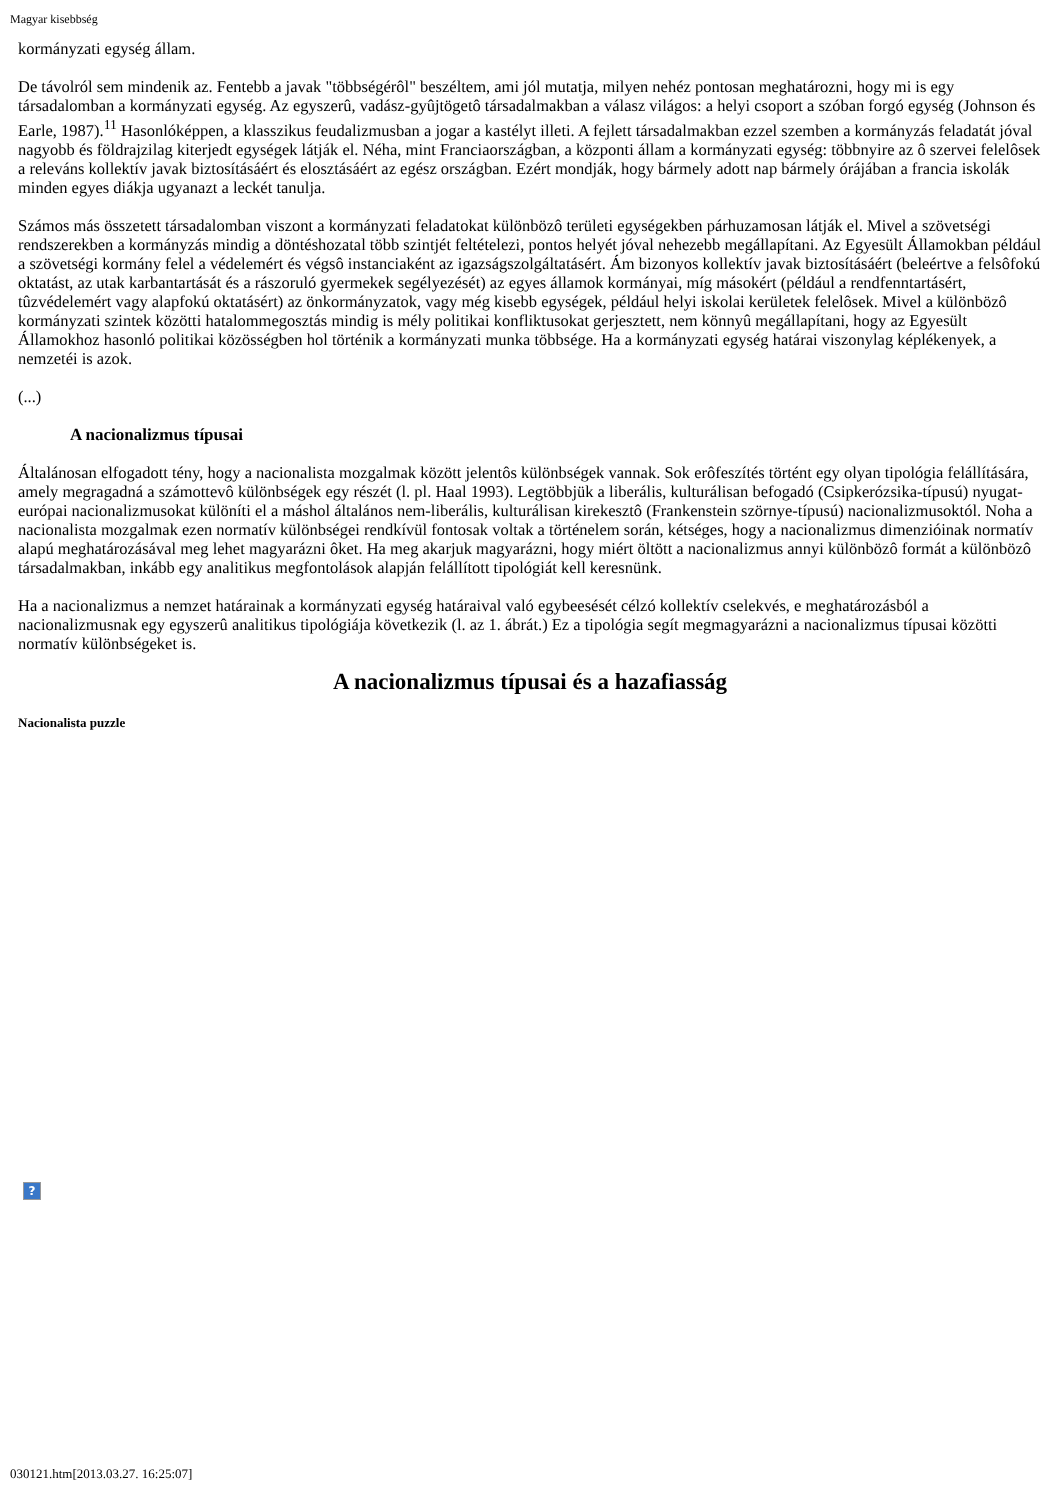Magyar kisebbség
kormányzati egység állam.
De távolról sem mindenik az. Fentebb a javak "többségérôl" beszéltem, ami jól mutatja, milyen nehéz pontosan meghatározni, hogy mi is egy társadalomban a kormányzati egység. Az egyszerû, vadász-gyûjtögetô társadalmakban a válasz világos: a helyi csoport a szóban forgó egység (Johnson és Earle, 1987).<sup>11</sup> Hasonlóképpen, a klasszikus feudalizmusban a jogar a kastélyt illeti. A fejlett társadalmakban ezzel szemben a kormányzás feladatát jóval nagyobb és földrajzilag kiterjedt egységek látják el. Néha, mint Franciaországban, a központi állam a kormányzati egység: többnyire az ô szervei felelôsek a releváns kollektív javak biztosításáért és elosztásáért az egész országban. Ezért mondják, hogy bármely adott nap bármely órájában a francia iskolák minden egyes diákja ugyanazt a leckét tanulja.
Számos más összetett társadalomban viszont a kormányzati feladatokat különbözô területi egységekben párhuzamosan látják el. Mivel a szövetségi rendszerekben a kormányzás mindig a döntéshozatal több szintjét feltételezi, pontos helyét jóval nehezebb megállapítani. Az Egyesült Államokban például a szövetségi kormány felel a védelemért és végsô instanciaként az igazságszolgáltatásért. Ám bizonyos kollektív javak biztosításáért (beleértve a felsôfokú oktatást, az utak karbantartását és a rászoruló gyermekek segélyezését) az egyes államok kormányai, míg másokért (például a rendfenntartásért, tûzvédelemért vagy alapfokú oktatásért) az önkormányzatok, vagy még kisebb egységek, például helyi iskolai kerületek felelôsek. Mivel a különbözô kormányzati szintek közötti hatalommegosztás mindig is mély politikai konfliktusokat gerjesztett, nem könnyû megállapítani, hogy az Egyesült Államokhoz hasonló politikai közösségben hol történik a kormányzati munka többsége. Ha a kormányzati egység határai viszonylag képlékenyek, a nemzetéi is azok.
(...)
A nacionalizmus típusai
Általánosan elfogadott tény, hogy a nacionalista mozgalmak között jelentôs különbségek vannak. Sok erôfeszítés történt egy olyan tipológia felállítására, amely megragadná a számottevô különbségek egy részét (l. pl. Haal 1993). Legtöbbjük a liberális, kulturálisan befogadó (Csipkerózsika-típusú) nyugat-európai nacionalizmusokat különíti el a máshol általános nem-liberális, kulturálisan kirekesztô (Frankenstein szörnye-típusú) nacionalizmusoktól. Noha a nacionalista mozgalmak ezen normatív különbségei rendkívül fontosak voltak a történelem során, kétséges, hogy a nacionalizmus dimenzióinak normatív alapú meghatározásával meg lehet magyarázni ôket. Ha meg akarjuk magyarázni, hogy miért öltött a nacionalizmus annyi különbözô formát a különbözô társadalmakban, inkább egy analitikus megfontolások alapján felállított tipológiát kell keresnünk.
Ha a nacionalizmus a nemzet határainak a kormányzati egység határaival való egybeesését célzó kollektív cselekvés, e meghatározásból a nacionalizmusnak egy egyszerû analitikus tipológiája következik (l. az 1. ábrát.) Ez a tipológia segít megmagyarázni a nacionalizmus típusai közötti normatív különbségeket is.
A nacionalizmus típusai és a hazafiasság
Nacionalista puzzle
?
030121.htm[2013.03.27. 16:25:07]